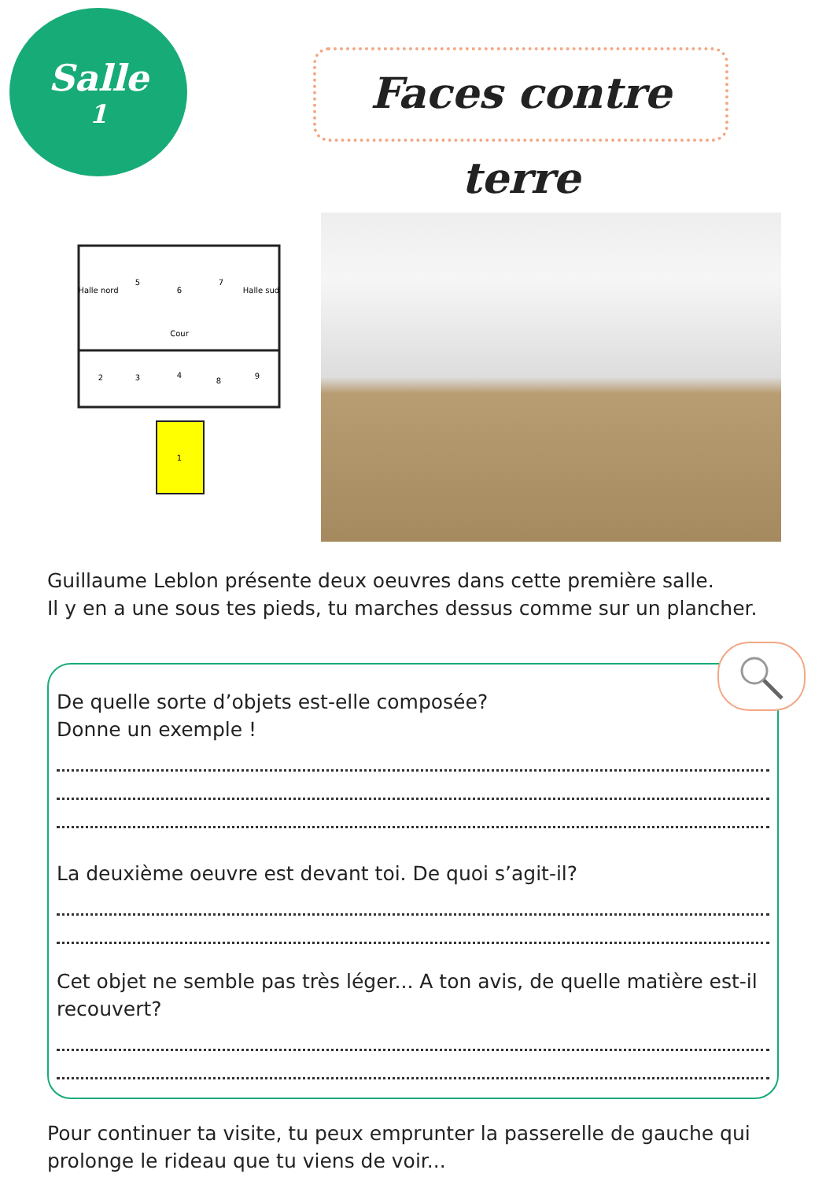Salle
1
Faces contre terre
Halle nord
5
6
7
Halle sud
Cour
2
3
4
8
9
1
Guillaume Leblon présente deux oeuvres dans cette première salle.
Il y en a une sous tes pieds, tu marches dessus comme sur un plancher.
De quelle sorte d’objets est-elle composée?
Donne un exemple !
La deuxième oeuvre est devant toi. De quoi s’agit-il?
Cet objet ne semble pas très léger... A ton avis, de quelle matière est-il recouvert?
Pour continuer ta visite, tu peux emprunter la passerelle de gauche qui prolonge le rideau que tu viens de voir...